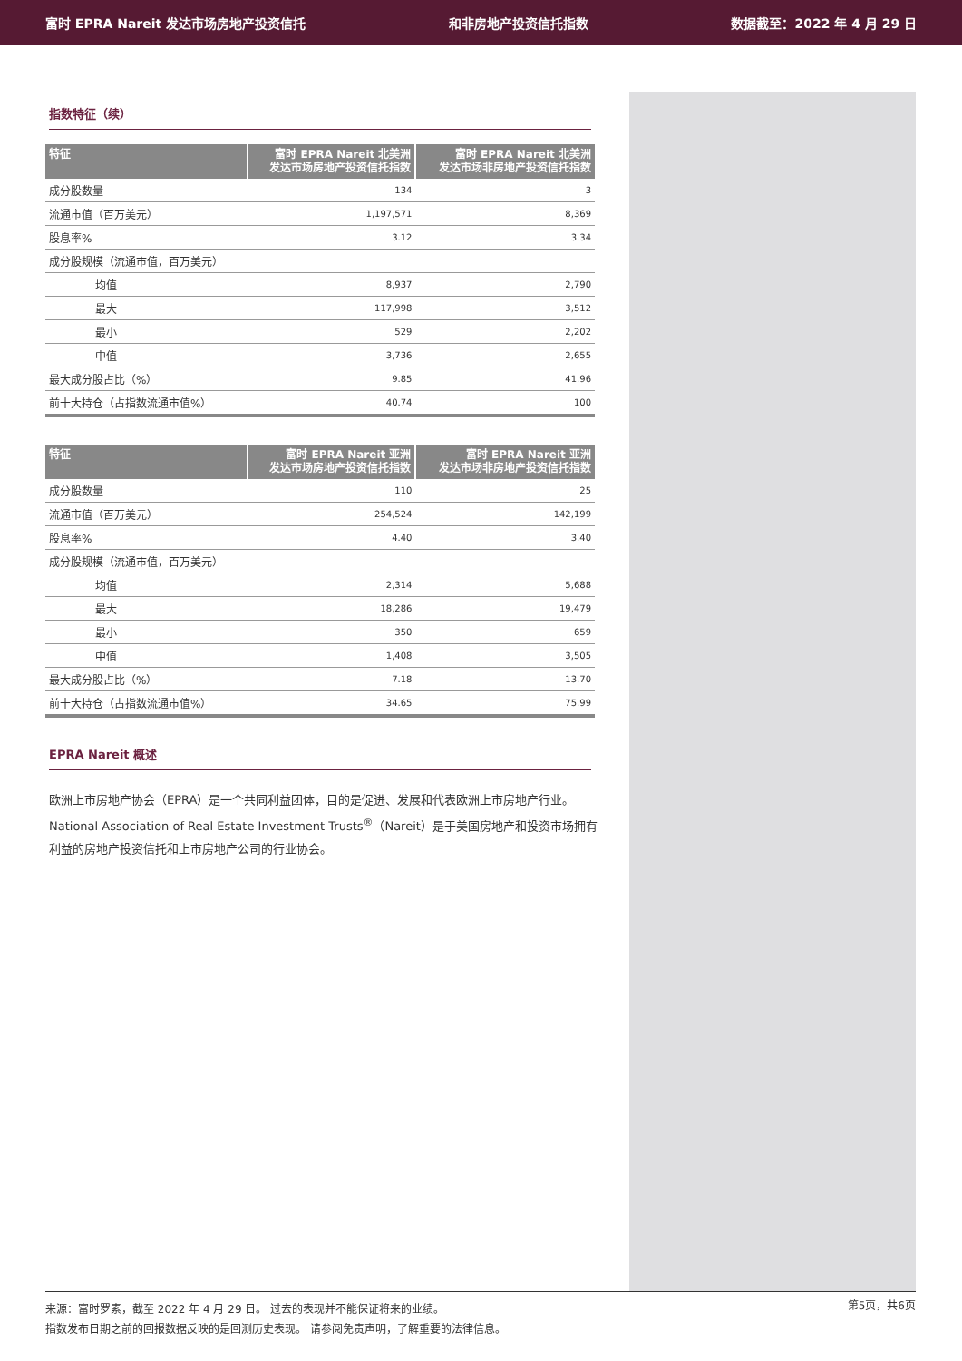富时 EPRA Nareit 发达市场房地产投资信托 和非房地产投资信托指数 数据截至：2022 年 4 月 29 日
指数特征（续）
| 特征 | 富时 EPRA Nareit 北美洲 发达市场房地产投资信托指数 | 富时 EPRA Nareit 北美洲 发达市场非房地产投资信托指数 |
| --- | --- | --- |
| 成分股数量 | 134 | 3 |
| 流通市值（百万美元） | 1,197,571 | 8,369 |
| 股息率% | 3.12 | 3.34 |
| 成分股规模（流通市值，百万美元） | | |
| 均值 | 8,937 | 2,790 |
| 最大 | 117,998 | 3,512 |
| 最小 | 529 | 2,202 |
| 中值 | 3,736 | 2,655 |
| 最大成分股占比（%） | 9.85 | 41.96 |
| 前十大持仓（占指数流通市值%） | 40.74 | 100 |
| 特征 | 富时 EPRA Nareit 亚洲 发达市场房地产投资信托指数 | 富时 EPRA Nareit 亚洲 发达市场非房地产投资信托指数 |
| --- | --- | --- |
| 成分股数量 | 110 | 25 |
| 流通市值（百万美元） | 254,524 | 142,199 |
| 股息率% | 4.40 | 3.40 |
| 成分股规模（流通市值，百万美元） | | |
| 均值 | 2,314 | 5,688 |
| 最大 | 18,286 | 19,479 |
| 最小 | 350 | 659 |
| 中值 | 1,408 | 3,505 |
| 最大成分股占比（%） | 7.18 | 13.70 |
| 前十大持仓（占指数流通市值%） | 34.65 | 75.99 |
EPRA Nareit 概述
欧洲上市房地产协会（EPRA）是一个共同利益团体，目的是促进、发展和代表欧洲上市房地产行业。National Association of Real Estate Investment Trusts<sup>®</sup>（Nareit）是于美国房地产和投资市场拥有利益的房地产投资信托和上市房地产公司的行业协会。
第5页，共6页 来源：富时罗素，截至 2022 年 4 月 29 日。 过去的表现并不能保证将来的业绩。
指数发布日期之前的回报数据反映的是回测历史表现。 请参阅免责声明，了解重要的法律信息。